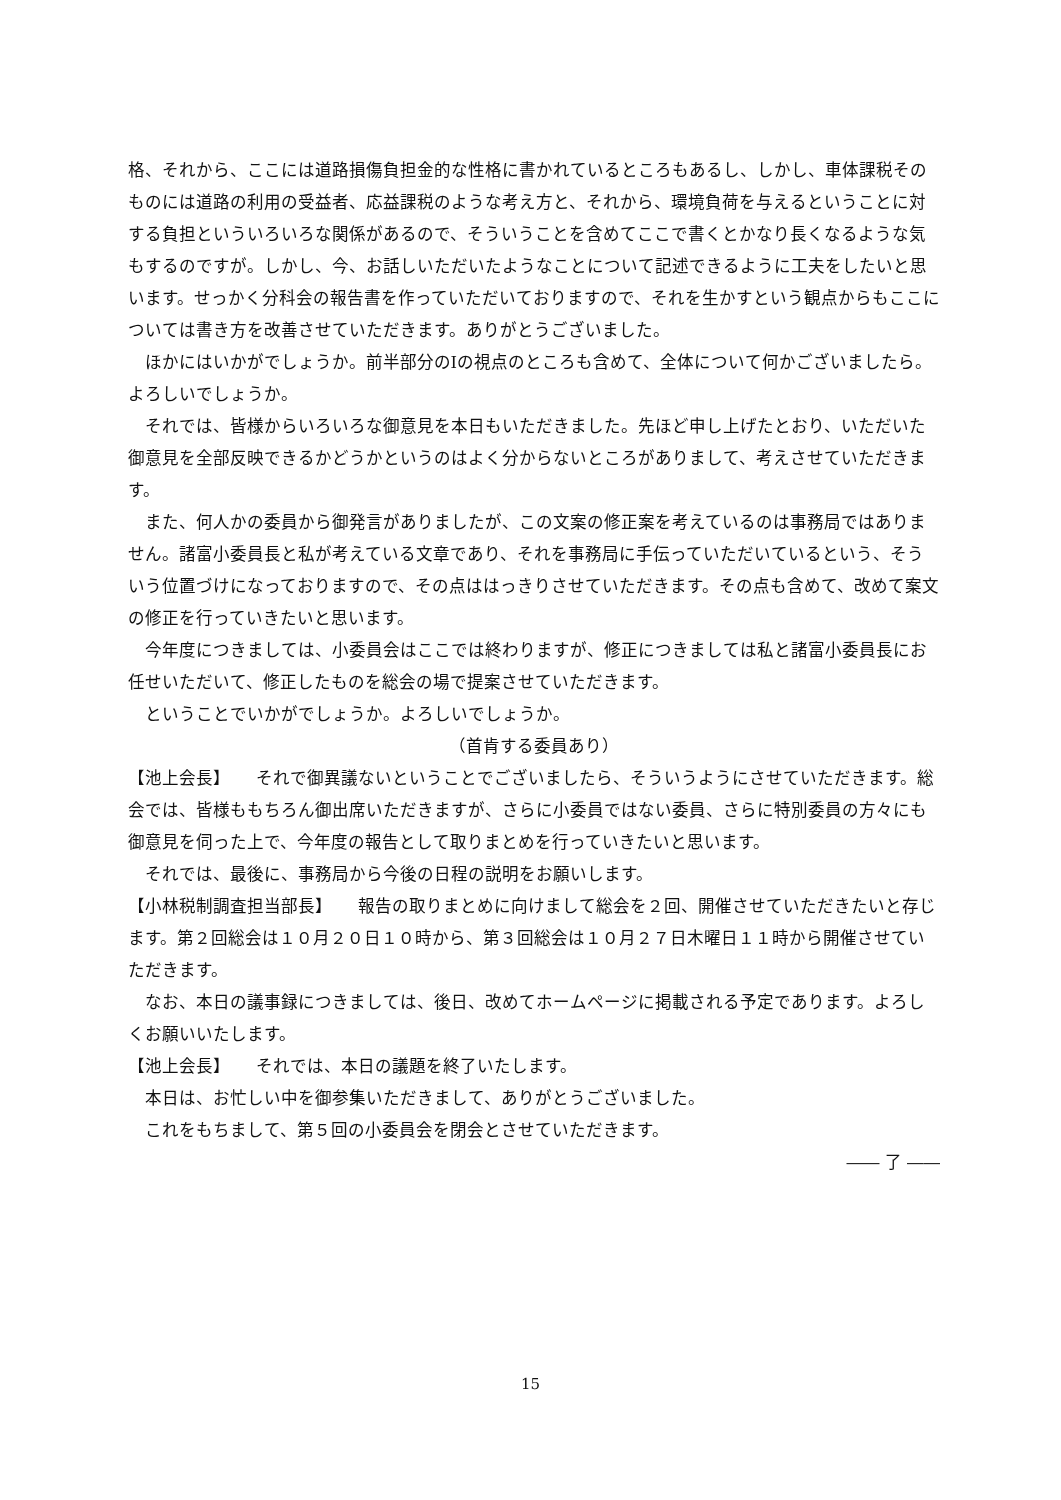格、それから、ここには道路損傷負担金的な性格に書かれているところもあるし、しかし、車体課税そのものには道路の利用の受益者、応益課税のような考え方と、それから、環境負荷を与えるということに対する負担といういろいろな関係があるので、そういうことを含めてここで書くとかなり長くなるような気もするのですが。しかし、今、お話しいただいたようなことについて記述できるように工夫をしたいと思います。せっかく分科会の報告書を作っていただいておりますので、それを生かすという観点からもここについては書き方を改善させていただきます。ありがとうございました。
ほかにはいかがでしょうか。前半部分のⅠの視点のところも含めて、全体について何かございましたら。よろしいでしょうか。
それでは、皆様からいろいろな御意見を本日もいただきました。先ほど申し上げたとおり、いただいた御意見を全部反映できるかどうかというのはよく分からないところがありまして、考えさせていただきます。
また、何人かの委員から御発言がありましたが、この文案の修正案を考えているのは事務局ではありません。諸富小委員長と私が考えている文章であり、それを事務局に手伝っていただいているという、そういう位置づけになっておりますので、その点ははっきりさせていただきます。その点も含めて、改めて案文の修正を行っていきたいと思います。
今年度につきましては、小委員会はここでは終わりますが、修正につきましては私と諸富小委員長にお任せいただいて、修正したものを総会の場で提案させていただきます。
ということでいかがでしょうか。よろしいでしょうか。
（首肯する委員あり）
【池上会長】　　それで御異議ないということでございましたら、そういうようにさせていただきます。総会では、皆様ももちろん御出席いただきますが、さらに小委員ではない委員、さらに特別委員の方々にも御意見を伺った上で、今年度の報告として取りまとめを行っていきたいと思います。
それでは、最後に、事務局から今後の日程の説明をお願いします。
【小林税制調査担当部長】　　報告の取りまとめに向けまして総会を２回、開催させていただきたいと存じます。第２回総会は１０月２０日１０時から、第３回総会は１０月２７日木曜日１１時から開催させていただきます。
なお、本日の議事録につきましては、後日、改めてホームページに掲載される予定であります。よろしくお願いいたします。
【池上会長】　　それでは、本日の議題を終了いたします。
本日は、お忙しい中を御参集いただきまして、ありがとうございました。
これをもちまして、第５回の小委員会を閉会とさせていただきます。
―― 了 ――
15